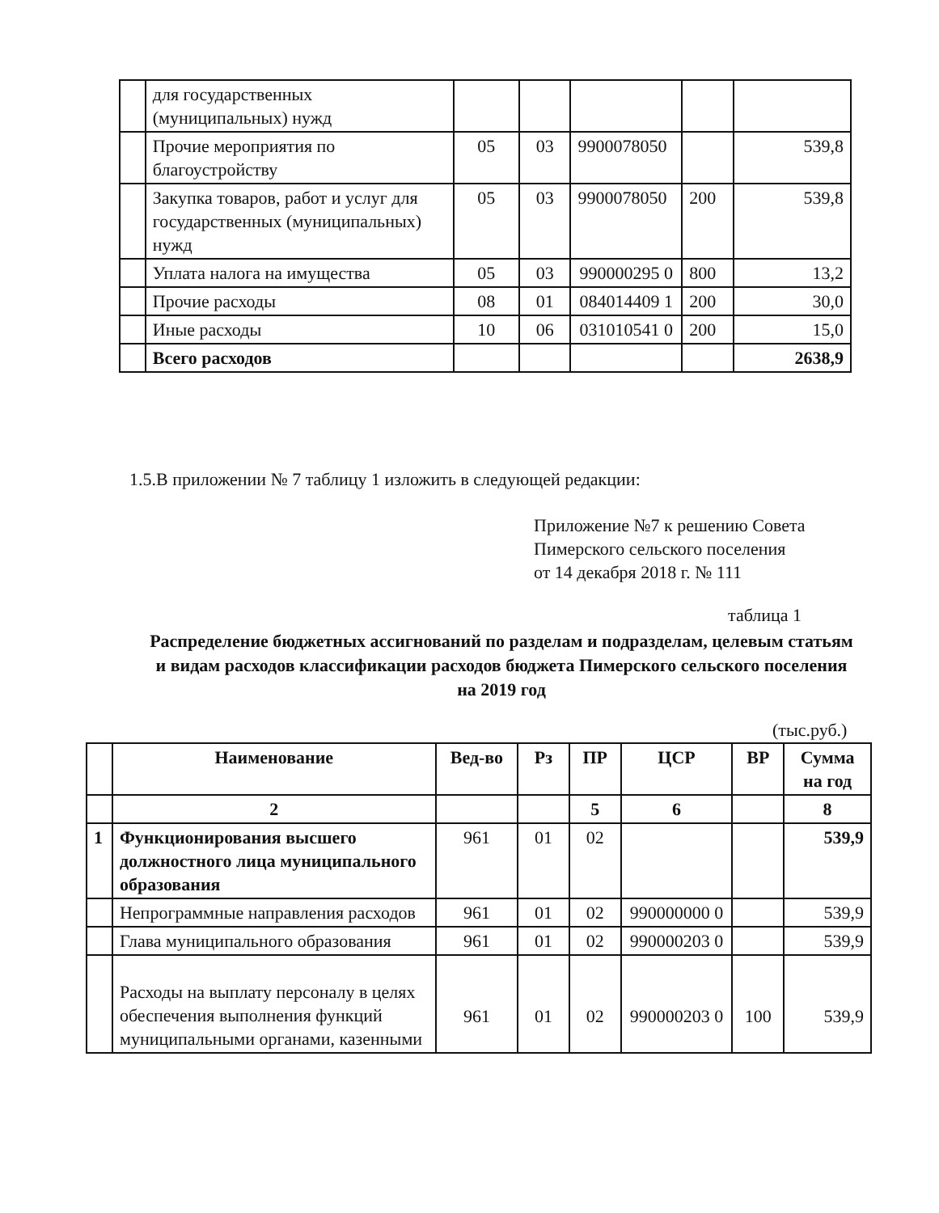| | для государственных (муниципальных) нужд | | | | | |
| | Прочие мероприятия по благоустройству | 05 | 03 | 9900078050 | | 539,8 |
| | Закупка товаров, работ и услуг для государственных (муниципальных) нужд | 05 | 03 | 9900078050 | 200 | 539,8 |
| | Уплата налога на имущества | 05 | 03 | 990000295 0 | 800 | 13,2 |
| | Прочие расходы | 08 | 01 | 084014409 1 | 200 | 30,0 |
| | Иные расходы | 10 | 06 | 031010541 0 | 200 | 15,0 |
| | Всего расходов | | | | | 2638,9 |
1.5.В приложении № 7 таблицу 1 изложить в следующей редакции:
Приложение №7 к решению Совета
Пимерского сельского поселения
от 14 декабря 2018 г. № 111
таблица 1
Распределение бюджетных ассигнований по разделам и подразделам, целевым статьям и видам расходов классификации расходов бюджета Пимерского сельского поселения на 2019 год
(тыс.руб.)
| | Наименование | Вед-во | Рз | ПР | ЦСР | ВР | Сумма на год |
| --- | --- | --- | --- | --- | --- | --- | --- |
| | 2 | | | 5 | 6 | | 8 |
| 1 | Функционирования высшего должностного лица муниципального образования | 961 | 01 | 02 | | | 539,9 |
| | Непрограммные направления расходов | 961 | 01 | 02 | 990000000 0 | | 539,9 |
| | Глава муниципального образования | 961 | 01 | 02 | 990000203 0 | | 539,9 |
| | Расходы на выплату персоналу в целях обеспечения выполнения функций муниципальными органами, казенными | 961 | 01 | 02 | 990000203 0 | 100 | 539,9 |